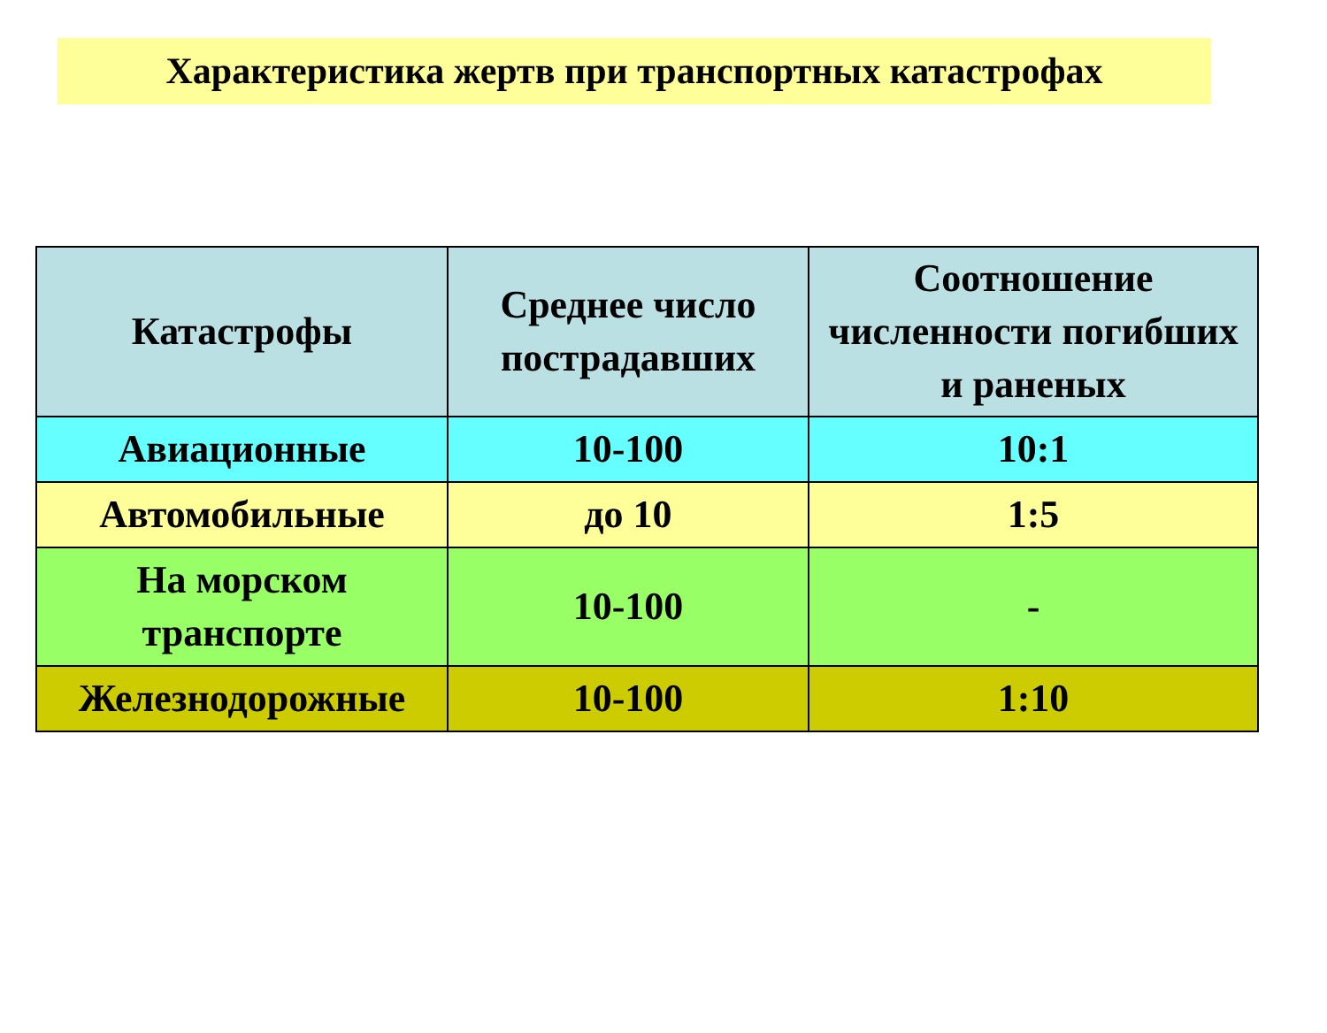Характеристика жертв при транспортных катастрофах
| Катастрофы | Среднее число пострадавших | Соотношение численности погибших и раненых |
| --- | --- | --- |
| Авиационные | 10-100 | 10:1 |
| Автомобильные | до 10 | 1:5 |
| На морском транспорте | 10-100 | - |
| Железнодорожные | 10-100 | 1:10 |